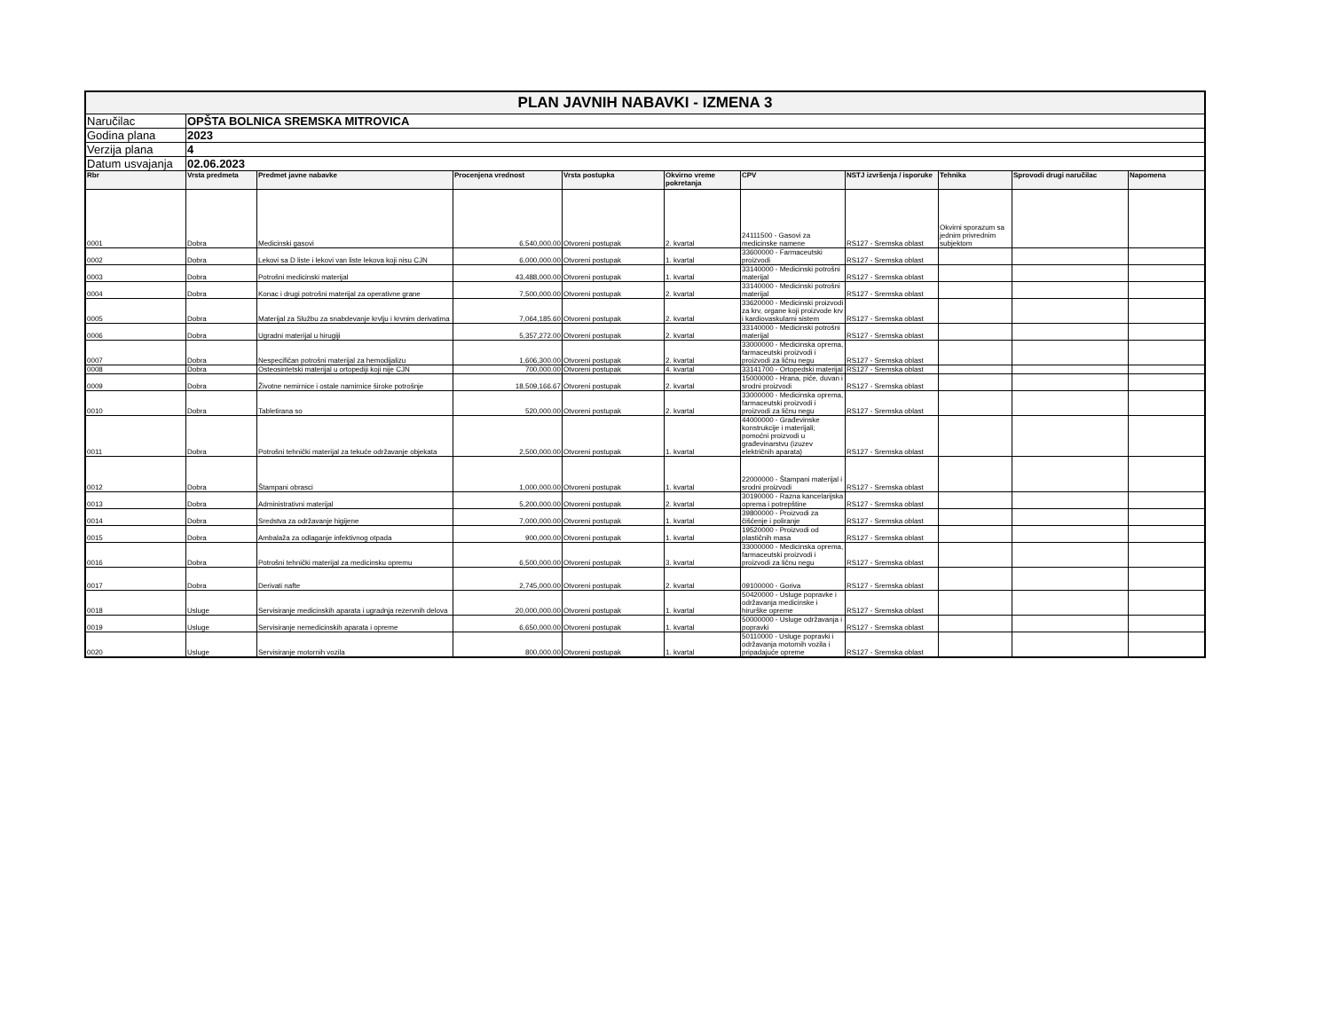| PLAN JAVNIH NABAVKI - IZMENA 3 | | | | | | | | | | |
| Naručilac | OPŠTA BOLNICA SREMSKA MITROVICA | | | | | | | | | |
| Godina plana | 2023 | | | | | | | | | |
| Verzija plana | 4 | | | | | | | | | |
| Datum usvajanja | 02.06.2023 | | | | | | | | | |
| Rbr | Vrsta predmeta | Predmet javne nabavke | Procenjena vrednost | Vrsta postupka | Okvirno vreme pokretanja | CPV | NSTJ izvršenja / isporuke | Tehnika | Sprovodi drugi naručilac | Napomena |
| 0001 | Dobra | Medicinski gasovi | 6,540,000.00 | Otvoreni postupak | 2. kvartal | 24111500 - Gasovi za medicinske namene | RS127 - Sremska oblast | Okvirni sporazum sa jednim privrednim subjektom | | |
| 0002 | Dobra | Lekovi sa D liste i lekovi van liste lekova koji nisu CJN | 6,000,000.00 | Otvoreni postupak | 1. kvartal | 33600000 - Farmaceutski proizvodi | RS127 - Sremska oblast | | | |
| 0003 | Dobra | Potrošni medicinski materijal | 43,488,000.00 | Otvoreni postupak | 1. kvartal | 33140000 - Medicinski potrošni materijal | RS127 - Sremska oblast | | | |
| 0004 | Dobra | Konac i drugi potrošni materijal za operativne grane | 7,500,000.00 | Otvoreni postupak | 2. kvartal | 33140000 - Medicinski potrošni materijal | RS127 - Sremska oblast | | | |
| 0005 | Dobra | Materijal za Službu za snabdevanje krvlju i krvnim derivatima | 7,064,185.60 | Otvoreni postupak | 2. kvartal | 33620000 - Medicinski proizvodi za krv, organe koji proizvode krv i kardiovaskularni sistem | RS127 - Sremska oblast | | | |
| 0006 | Dobra | Ugradni materijal u hirugiji | 5,357,272.00 | Otvoreni postupak | 2. kvartal | 33140000 - Medicinski potrošni materijal | RS127 - Sremska oblast | | | |
| 0007 | Dobra | Nespecifičan potrošni materijal za hemodijalizu | 1,606,300.00 | Otvoreni postupak | 2. kvartal | 33000000 - Medicinska oprema, farmaceutski proizvodi i proizvodi za ličnu negu | RS127 - Sremska oblast | | | |
| 0008 | Dobra | Osteosintetski materijal u ortopediji koji nije CJN | 700,000.00 | Otvoreni postupak | 4. kvartal | 33141700 - Ortopedski materijal | RS127 - Sremska oblast | | | |
| 0009 | Dobra | Životne nemirnice i ostale namirnice široke potrošnje | 18,509,166.67 | Otvoreni postupak | 2. kvartal | 15000000 - Hrana, piće, duvan i srodni proizvodi | RS127 - Sremska oblast | | | |
| 0010 | Dobra | Tabletirana so | 520,000.00 | Otvoreni postupak | 2. kvartal | 33000000 - Medicinska oprema, farmaceutski proizvodi i proizvodi za ličnu negu | RS127 - Sremska oblast | | | |
| 0011 | Dobra | Potrošni tehnički materijal za tekuće održavanje objekata | 2,500,000.00 | Otvoreni postupak | 1. kvartal | 44000000 - Građevinske konstrukcije i materijali; pomoćni proizvodi u građevinarstvu (izuzev električnih aparata) | RS127 - Sremska oblast | | | |
| 0012 | Dobra | Štampani obrasci | 1,000,000.00 | Otvoreni postupak | 1. kvartal | 22000000 - Štampani materijal i srodni proizvodi | RS127 - Sremska oblast | | | |
| 0013 | Dobra | Administrativni materijal | 5,200,000.00 | Otvoreni postupak | 2. kvartal | 30190000 - Razna kancelarijska oprema i potrepštine | RS127 - Sremska oblast | | | |
| 0014 | Dobra | Sredstva za održavanje higijene | 7,000,000.00 | Otvoreni postupak | 1. kvartal | 39800000 - Proizvodi za čišćenje i poliranje | RS127 - Sremska oblast | | | |
| 0015 | Dobra | Ambalaža za odlaganje infektivnog otpada | 900,000.00 | Otvoreni postupak | 1. kvartal | 19520000 - Proizvodi od plastičnih masa | RS127 - Sremska oblast | | | |
| 0016 | Dobra | Potrošni tehnički materijal za medicinsku opremu | 6,500,000.00 | Otvoreni postupak | 3. kvartal | 33000000 - Medicinska oprema, farmaceutski proizvodi i proizvodi za ličnu negu | RS127 - Sremska oblast | | | |
| 0017 | Dobra | Derivati nafte | 2,745,000.00 | Otvoreni postupak | 2. kvartal | 09100000 - Goriva | RS127 - Sremska oblast | | | |
| 0018 | Usluge | Servisiranje medicinskih aparata i ugradnja rezervnih delova | 20,000,000.00 | Otvoreni postupak | 1. kvartal | 50420000 - Usluge popravke i održavanja medicinske i hirurške opreme | RS127 - Sremska oblast | | | |
| 0019 | Usluge | Servisiranje nemedicinskih aparata i opreme | 6,650,000.00 | Otvoreni postupak | 1. kvartal | 50000000 - Usluge održavanja i popravki | RS127 - Sremska oblast | | | |
| 0020 | Usluge | Servisiranje motornih vozila | 800,000.00 | Otvoreni postupak | 1. kvartal | 50110000 - Usluge popravki i održavanja motornih vozila i pripadajuće opreme | RS127 - Sremska oblast | | | |